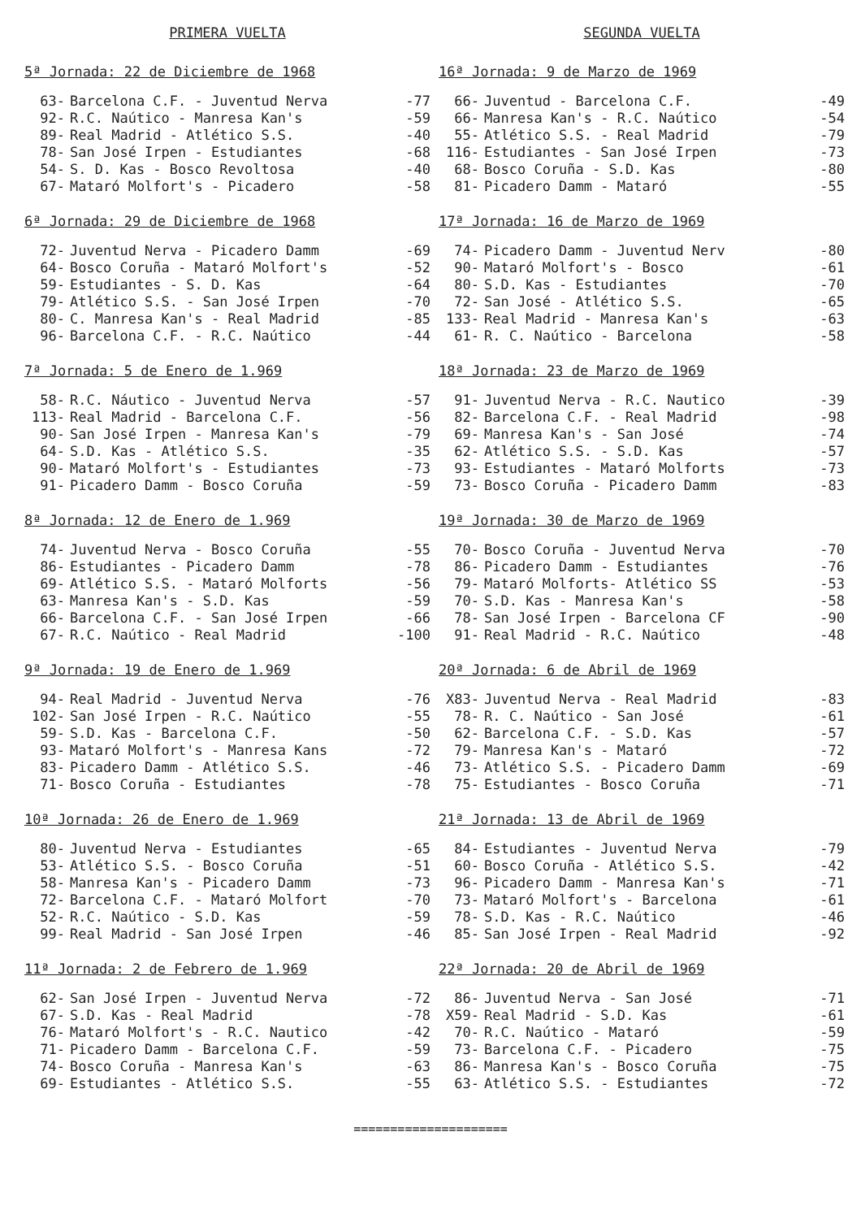PRIMERA VUELTA
5ª Jornada: 22 de Diciembre de 1968
| 63- | Barcelona C.F. - Juventud Nerva | -77 |
| 92- | R.C. Naútico - Manresa Kan's | -59 |
| 89- | Real Madrid - Atlético S.S. | -40 |
| 78- | San José Irpen - Estudiantes | -68 |
| 54- | S. D. Kas - Bosco Revoltosa | -40 |
| 67- | Mataró Molfort's - Picadero | -58 |
6ª Jornada: 29 de Diciembre de 1968
| 72- | Juventud Nerva - Picadero Damm | -69 |
| 64- | Bosco Coruña - Mataró Molfort's | -52 |
| 59- | Estudiantes - S. D. Kas | -64 |
| 79- | Atlético S.S. - San José Irpen | -70 |
| 80- | C. Manresa Kan's - Real Madrid | -85 |
| 96- | Barcelona C.F. - R.C. Naútico | -44 |
7ª Jornada: 5 de Enero de 1.969
| 58- | R.C. Náutico - Juventud Nerva | -57 |
| 113- | Real Madrid - Barcelona C.F. | -56 |
| 90- | San José Irpen - Manresa Kan's | -79 |
| 64- | S.D. Kas - Atlético S.S. | -35 |
| 90- | Mataró Molfort's - Estudiantes | -73 |
| 91- | Picadero Damm - Bosco Coruña | -59 |
8ª Jornada: 12 de Enero de 1.969
| 74- | Juventud Nerva - Bosco Coruña | -55 |
| 86- | Estudiantes - Picadero Damm | -78 |
| 69- | Atlético S.S. - Mataró Molforts | -56 |
| 63- | Manresa Kan's - S.D. Kas | -59 |
| 66- | Barcelona C.F. - San José Irpen | -66 |
| 67- | R.C. Naútico - Real Madrid | -100 |
9ª Jornada: 19 de Enero de 1.969
| 94- | Real Madrid - Juventud Nerva | -76 |
| 102- | San José Irpen - R.C. Naútico | -55 |
| 59- | S.D. Kas - Barcelona C.F. | -50 |
| 93- | Mataró Molfort's - Manresa Kans | -72 |
| 83- | Picadero Damm - Atlético S.S. | -46 |
| 71- | Bosco Coruña - Estudiantes | -78 |
10ª Jornada: 26 de Enero de 1.969
| 80- | Juventud Nerva - Estudiantes | -65 |
| 53- | Atlético S.S. - Bosco Coruña | -51 |
| 58- | Manresa Kan's - Picadero Damm | -73 |
| 72- | Barcelona C.F. - Mataró Molfort | -70 |
| 52- | R.C. Naútico - S.D. Kas | -59 |
| 99- | Real Madrid - San José Irpen | -46 |
11ª Jornada: 2 de Febrero de 1.969
| 62- | San José Irpen - Juventud Nerva | -72 |
| 67- | S.D. Kas - Real Madrid | -78 |
| 76- | Mataró Molfort's - R.C. Nautico | -42 |
| 71- | Picadero Damm - Barcelona C.F. | -59 |
| 74- | Bosco Coruña - Manresa Kan's | -63 |
| 69- | Estudiantes - Atlético S.S. | -55 |
SEGUNDA VUELTA
16ª Jornada: 9 de Marzo de 1969
| 66- | Juventud - Barcelona C.F. | -49 |
| 66- | Manresa Kan's - R.C. Naútico | -54 |
| 55- | Atlético S.S. - Real Madrid | -79 |
| 116- | Estudiantes - San José Irpen | -73 |
| 68- | Bosco Coruña - S.D. Kas | -80 |
| 81- | Picadero Damm - Mataró | -55 |
17ª Jornada: 16 de Marzo de 1969
| 74- | Picadero Damm - Juventud Nerv | -80 |
| 90- | Mataró Molfort's - Bosco | -61 |
| 80- | S.D. Kas - Estudiantes | -70 |
| 72- | San José - Atlético S.S. | -65 |
| 133- | Real Madrid - Manresa Kan's | -63 |
| 61- | R. C. Naútico - Barcelona | -58 |
18ª Jornada: 23 de Marzo de 1969
| 91- | Juventud Nerva - R.C. Nautico | -39 |
| 82- | Barcelona C.F. - Real Madrid | -98 |
| 69- | Manresa Kan's - San José | -74 |
| 62- | Atlético S.S. - S.D. Kas | -57 |
| 93- | Estudiantes - Mataró Molforts | -73 |
| 73- | Bosco Coruña - Picadero Damm | -83 |
19ª Jornada: 30 de Marzo de 1969
| 70- | Bosco Coruña - Juventud Nerva | -70 |
| 86- | Picadero Damm - Estudiantes | -76 |
| 79- | Mataró Molforts- Atlético SS | -53 |
| 70- | S.D. Kas - Manresa Kan's | -58 |
| 78- | San José Irpen - Barcelona CF | -90 |
| 91- | Real Madrid - R.C. Naútico | -48 |
20ª Jornada: 6 de Abril de 1969
| X83- | Juventud Nerva - Real Madrid | -83 |
| 78- | R. C. Naútico - San José | -61 |
| 62- | Barcelona C.F. - S.D. Kas | -57 |
| 79- | Manresa Kan's - Mataró | -72 |
| 73- | Atlético S.S. - Picadero Damm | -69 |
| 75- | Estudiantes - Bosco Coruña | -71 |
21ª Jornada: 13 de Abril de 1969
| 84- | Estudiantes - Juventud Nerva | -79 |
| 60- | Bosco Coruña - Atlético S.S. | -42 |
| 96- | Picadero Damm - Manresa Kan's | -71 |
| 73- | Mataró Molfort's - Barcelona | -61 |
| 78- | S.D. Kas - R.C. Naútico | -46 |
| 85- | San José Irpen - Real Madrid | -92 |
22ª Jornada: 20 de Abril de 1969
| 86- | Juventud Nerva - San José | -71 |
| X59- | Real Madrid - S.D. Kas | -61 |
| 70- | R.C. Naútico - Mataró | -59 |
| 73- | Barcelona C.F. - Picadero | -75 |
| 86- | Manresa Kan's - Bosco Coruña | -75 |
| 63- | Atlético S.S. - Estudiantes | -72 |
=====================